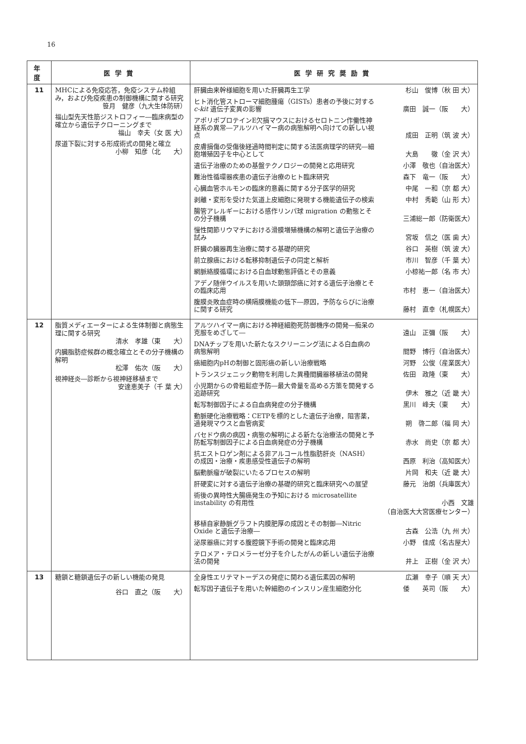16
| 年度 | 医学賞 | 医学研究奨励賞 |
| --- | --- | --- |
| 11 | MHCによる免疫応答，免疫システム枠組み，および免疫疾患の制御機構に関する研究 笹月 健彦（九大生体防研） 福山型先天性筋ジストロフィー―臨床病型の確立から遺伝子クローニングまで 福山 幸夫（女 医 大） 尿道下裂に対する形成術式の開発と確立 小柳 知彦（北 大） | 肝臓由来幹様細胞を用いた肝臓再生工学 杉山 俊博（秋 田 大） ヒト消化管ストローマ細胞腫瘍（GISTs）患者の予後に対する c-kit 遺伝子変異の影響 廣田 誠一（阪 大） アポリポプロテインE欠損マウスにおけるセロトニン作働性神経系の異常―アルツハイマー病の病態解明へ向けての新しい視点 成田 正明（筑 波 大） 皮膚損傷の受傷後経過時間判定に関する法医病理学的研究―細胞増殖因子を中心として 大島 徹（金 沢 大） 遺伝子治療のための基盤テクノロジーの開発と応用研究 小澤 敬也（自治医大） 難治性循環器疾患の遺伝子治療のヒト臨床研究 森下 竜一（阪 大） 心臓血管ホルモンの臨床的意義に関する分子医学的研究 中尾 一和（京 都 大） 剥離・変形を受けた気道上皮細胞に発現する機能遺伝子の検索 中村 秀範（山 形 大） 腸管アレルギーにおける感作リンパ球 migration の動態とその分子機構 三浦総一郎（防衛医大） 慢性関節リウマチにおける滑膜増殖機構の解明と遺伝子治療の試み 宮坂 信之（医 歯 大） 肝臓の臓器再生治療に関する基礎的研究 谷口 英樹（筑 波 大） 前立腺癌における転移抑制遺伝子の同定と解析 市川 智彦（千 葉 大） 網脈絡膜循環における白血球動態評価とその意義 小椋祐一郎（名 市 大） アデノ随伴ウイルスを用いた頭頸部癌に対する遺伝子治療とその臨床応用 市村 恵一（自治医大） 腹膜炎敗血症時の横隔膜機能の低下―原因，予防ならびに治療に関する研究 藤村 直幸（札幌医大） |
| 12 | 脂質メディエーターによる生体制御と病態生理に関する研究 清水 孝雄（東 大） 内臓脂肪症候群の概念確立とその分子機構の解明 松澤 佑次（阪 大） 視神経炎―診断から視神経移植まで 安達恵美子（千 葉 大） | アルツハイマー病における神経細胞死防御機序の開発―痴呆の克服をめざして― 遠山 正彌（阪 大） DNAチップを用いた新たなスクリーニング法による白血病の病態解明 間野 博行（自治医大） 癌細胞内pHの制御と固形癌の新しい治療戦略 河野 公俊（産業医大） トランスジェニック動物を利用した異種間臓器移植法の開発 佐田 政隆（東 大） 小児期からの骨粗鬆症予防―最大骨量を高める方策を開発する追跡研究 伊木 雅之（近 畿 大） 転写制御因子による白血病発症の分子機構 黒川 峰夫（東 大） 動脈硬化治療戦略：CETPを標的とした遺伝子治療，阻害薬，過発現マウスと血管病変 朔 啓二郎（福 岡 大） バセドウ病の病因・病態の解明による新たな治療法の開発と予防転写制御因子による白血病発症の分子機構 赤水 尚史（京 都 大） 抗エストロゲン剤による非アルコール性脂肪肝炎（NASH）の成因・治療・疾患感受性遺伝子の解明 西原 利治（高知医大） 脳動脈瘤が破裂にいたるプロセスの解明 片岡 和夫（近 畿 大） 肝硬変に対する遺伝子治療の基礎的研究と臨床研究への展望 藤元 治朗（兵庫医大） 術後の異時性大腸癌発生の予知における microsatellite instability の有用性 小西 文雄 （自治医大大宮医療センター） 移植自家静脈グラフト内膜肥厚の成因とその制御―Nitric Oxide と遺伝子治療― 古森 公浩（九 州 大） 泌尿器癌に対する腹腔鏡下手術の開発と臨床応用 小野 佳成（名古屋大） テロメア・テロメラーゼ分子を介したがんの新しい遺伝子治療法の開発 井上 正樹（金 沢 大） |
| 13 | 糖鎖と糖鎖遺伝子の新しい機能の発見 谷口 直之（阪 大） | 全身性エリテマトーデスの発症に関わる遺伝素因の解明 広瀬 幸子（順 天 大） 転写因子遺伝子を用いた幹細胞のインスリン産生細胞分化 倭 英司（阪 大） |